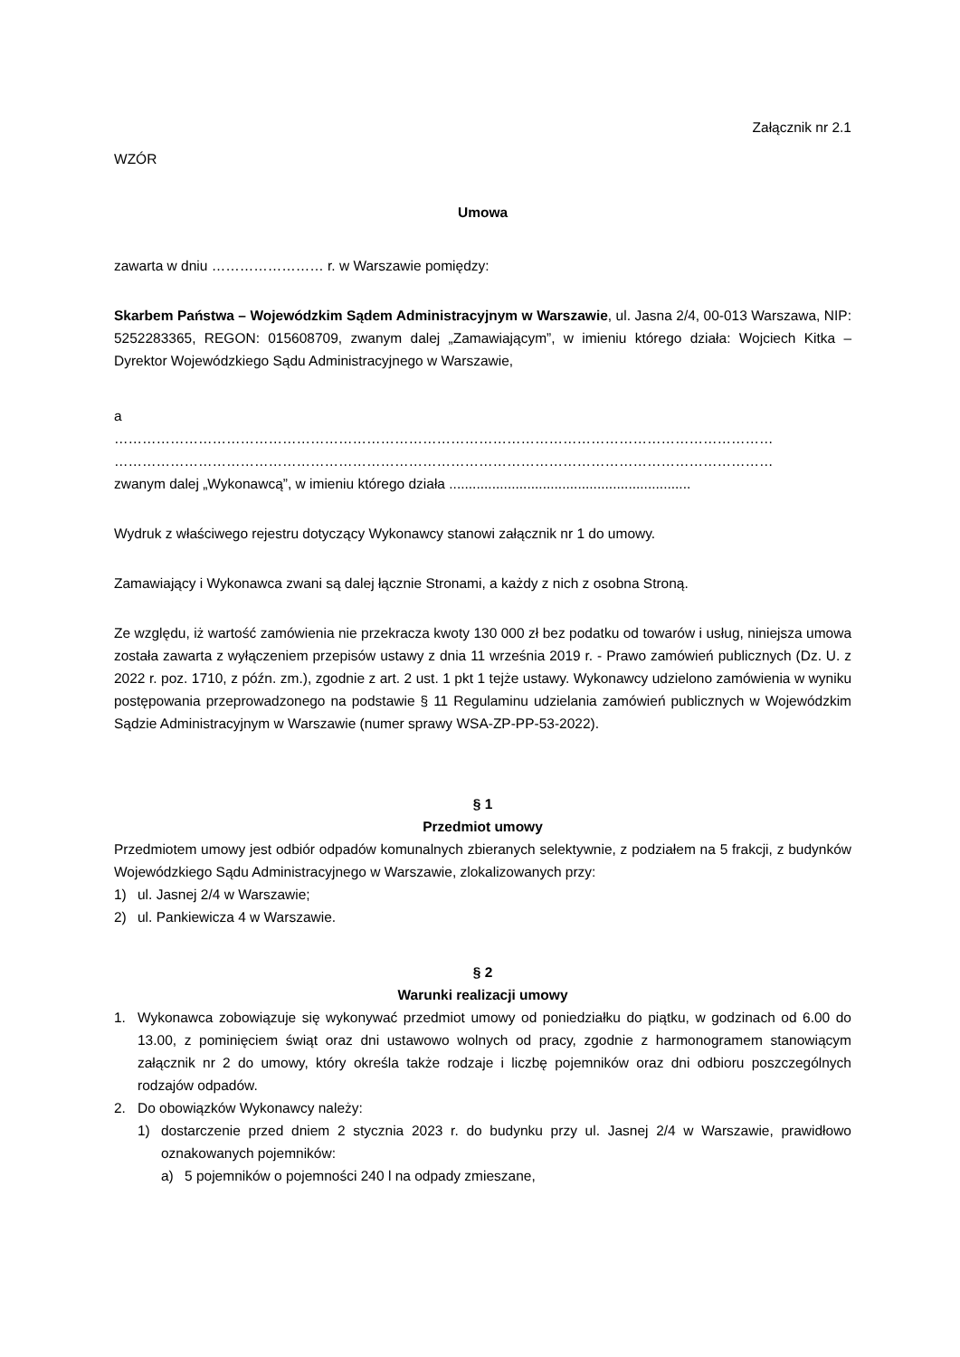Załącznik nr 2.1
WZÓR
Umowa
zawarta w dniu …………………… r. w Warszawie pomiędzy:
Skarbem Państwa – Wojewódzkim Sądem Administracyjnym w Warszawie, ul. Jasna 2/4, 00-013 Warszawa, NIP: 5252283365, REGON: 015608709, zwanym dalej „Zamawiającym”, w imieniu którego działa: Wojciech Kitka – Dyrektor Wojewódzkiego Sądu Administracyjnego w Warszawie,
a
……………………………………………………………………………………………………………………………
……………………………………………………………………………………………………………………………
zwanym dalej „Wykonawcą”, w imieniu którego działa ..............................................................
Wydruk z właściwego rejestru dotyczący Wykonawcy stanowi załącznik nr 1 do umowy.
Zamawiający i Wykonawca zwani są dalej łącznie Stronami, a każdy z nich z osobna Stroną.
Ze względu, iż wartość zamówienia nie przekracza kwoty 130 000 zł bez podatku od towarów i usług, niniejsza umowa została zawarta z wyłączeniem przepisów ustawy z dnia 11 września 2019 r. - Prawo zamówień publicznych (Dz. U. z 2022 r. poz. 1710, z późn. zm.), zgodnie z art. 2 ust. 1 pkt 1 tejże ustawy. Wykonawcy udzielono zamówienia w wyniku postępowania przeprowadzonego na podstawie § 11 Regulaminu udzielania zamówień publicznych w Wojewódzkim Sądzie Administracyjnym w Warszawie (numer sprawy WSA-ZP-PP-53-2022).
§ 1
Przedmiot umowy
Przedmiotem umowy jest odbiór odpadów komunalnych zbieranych selektywnie, z podziałem na 5 frakcji, z budynków Wojewódzkiego Sądu Administracyjnego w Warszawie, zlokalizowanych przy:
1) ul. Jasnej 2/4 w Warszawie;
2) ul. Pankiewicza 4 w Warszawie.
§ 2
Warunki realizacji umowy
1. Wykonawca zobowiązuje się wykonywać przedmiot umowy od poniedziałku do piątku, w godzinach od 6.00 do 13.00, z pominięciem świąt oraz dni ustawowo wolnych od pracy, zgodnie z harmonogramem stanowiącym załącznik nr 2 do umowy, który określa także rodzaje i liczbę pojemników oraz dni odbioru poszczególnych rodzajów odpadów.
2. Do obowiązków Wykonawcy należy:
1) dostarczenie przed dniem 2 stycznia 2023 r. do budynku przy ul. Jasnej 2/4 w Warszawie, prawidłowo oznakowanych pojemników:
a) 5 pojemników o pojemności 240 l na odpady zmieszane,